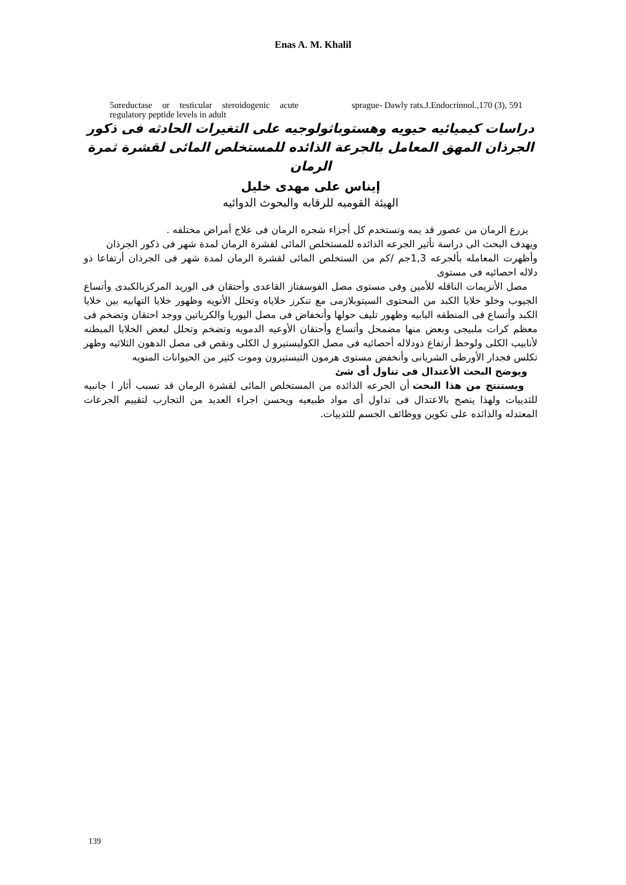Enas A. M. Khalil
5αreductase or testicular steroidogenic acute regulatory peptide levels in adult
sprague- Dawly rats.J.Endocrinnol.,170 (3), 591
دراسات كيميائيه حيويه وهستوباثولوجيه على التغيرات الحادثه فى ذكور الجرذان المهق المعامل بالجرعة الذائده للمستخلص المائى لقشرة ثمرة الرمان
إيناس على مهدى خليل
الهيئة القوميه للرقابه والبحوث الدوائيه
يزرع الرمان من عصور قد يمه وتستخدم كل أجزاء شجره الرمان فى علاج أمراض مختلفه .
ويهدف البحث الى دراسة تأثير الجرعه الذائده للمستخلص المائى لقشرة الرمان لمدة شهر فى ذكور الجرذان
وأظهرت المعامله بألجرعه 1,3جم /كم من الستخلص المائى لقشرة الرمان لمدة شهر فى الجرذان أرتفاعا ذو دلاله احصائيه فى مستوى
مصل الأنزيمات الناقله للأمين وفى مستوى مصل الفوسفتاز القاعدى وأحتقان فى الوريد المركزبالكبدى وأتساع الجيوب وخلو خلايا الكبد من المحتوى السيتوبلازمى مع تنكرز خلاياه وتحلل الأنويه وظهور خلايا التهابيه بين خلايا الكبد وأتساع فى المنطقه البابيه وظهور تليف حولها وأنخفاض فى مصل اليوريا والكرياتين ووجد احتقان وتضخم فى معظم كرات ملبيجى وبعض منها مضمحل وأتساع وأحتقان الأوعيه الدمويه وتضخم وتحلل لبعض الخلايا المبطنه لأنابيب الكلى ولوحظ أرتفاع ذودلاله أحصائيه فى مصل الكوليستيرو ل الكلى ونقص فى مصل الدهون الثلاثيه وظهر تكلس فجدار الأورطى الشريانى وأنخفض مستوى هرمون التيستيرون وموت كثير من الحيوانات المنويه
ويوضح البحث الأعتدال فى تناول أى شئ
ويستنتج من هذا البحث أن الجرعه الذائده من المستخلص المائى لقشرة الرمان قد تسبب أثار ا جانبيه للثدييات ولهذا ينصح بالاعتدال فى تداول أى مواد طبيعيه ويحسن اجراء العديد من التجارب لتقييم الجرعات المعتدله والذائده على تكوين ووظائف الجسم للثدييات.
139